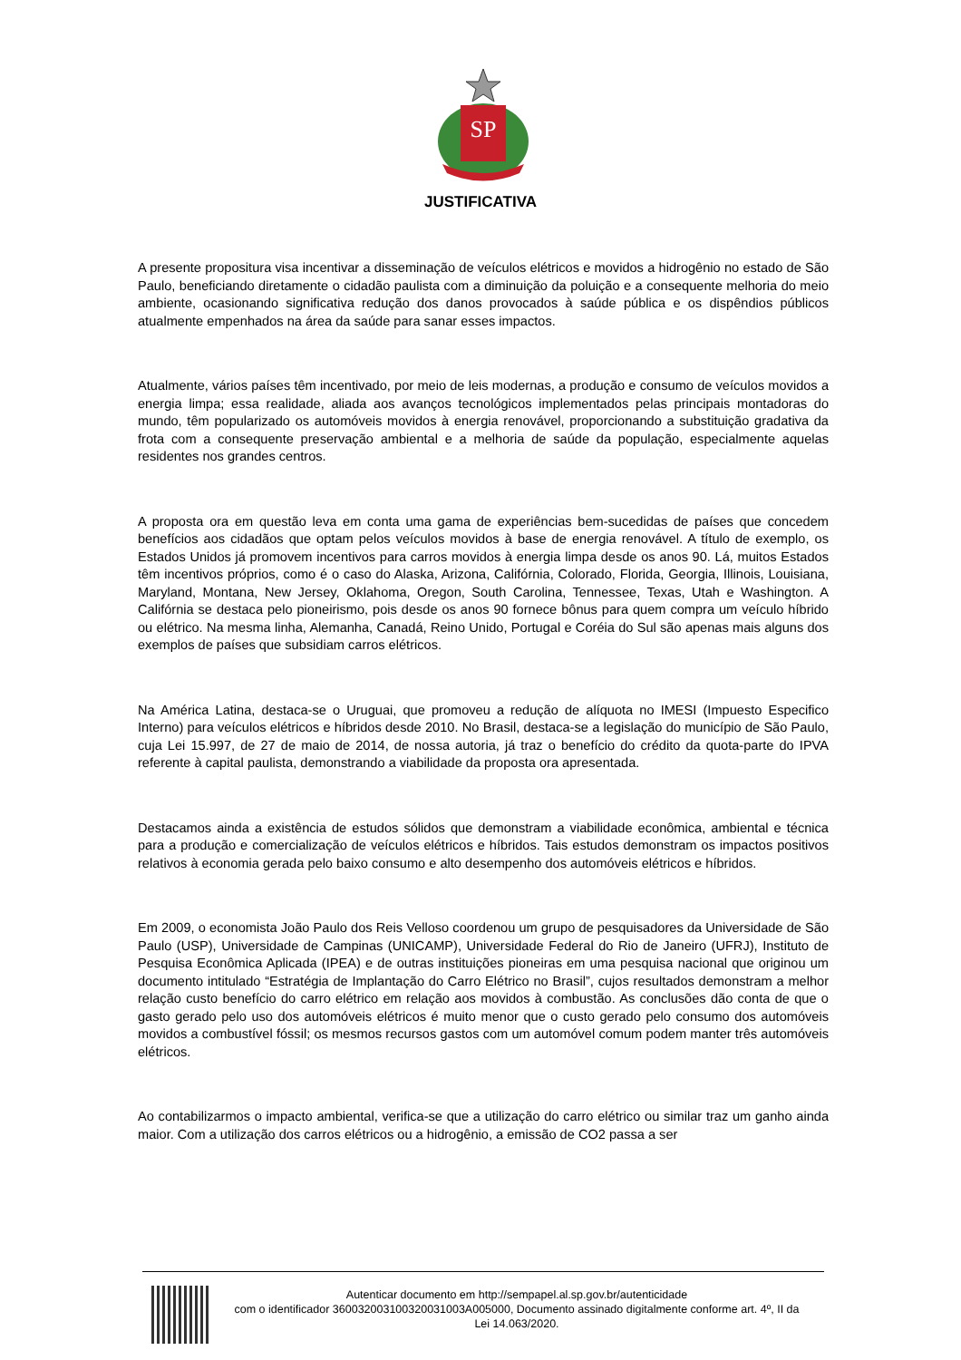SP
JUSTIFICATIVA
A presente propositura visa incentivar a disseminação de veículos elétricos e movidos a hidrogênio no estado de São Paulo, beneficiando diretamente o cidadão paulista com a diminuição da poluição e a consequente melhoria do meio ambiente, ocasionando significativa redução dos danos provocados à saúde pública e os dispêndios públicos atualmente empenhados na área da saúde para sanar esses impactos.
Atualmente, vários países têm incentivado, por meio de leis modernas, a produção e consumo de veículos movidos a energia limpa; essa realidade, aliada aos avanços tecnológicos implementados pelas principais montadoras do mundo, têm popularizado os automóveis movidos à energia renovável, proporcionando a substituição gradativa da frota com a consequente preservação ambiental e a melhoria de saúde da população, especialmente aquelas residentes nos grandes centros.
A proposta ora em questão leva em conta uma gama de experiências bem-sucedidas de países que concedem benefícios aos cidadãos que optam pelos veículos movidos à base de energia renovável. A título de exemplo, os Estados Unidos já promovem incentivos para carros movidos à energia limpa desde os anos 90. Lá, muitos Estados têm incentivos próprios, como é o caso do Alaska, Arizona, Califórnia, Colorado, Florida, Georgia, Illinois, Louisiana, Maryland, Montana, New Jersey, Oklahoma, Oregon, South Carolina, Tennessee, Texas, Utah e Washington. A Califórnia se destaca pelo pioneirismo, pois desde os anos 90 fornece bônus para quem compra um veículo híbrido ou elétrico. Na mesma linha, Alemanha, Canadá, Reino Unido, Portugal e Coréia do Sul são apenas mais alguns dos exemplos de países que subsidiam carros elétricos.
Na América Latina, destaca-se o Uruguai, que promoveu a redução de alíquota no IMESI (Impuesto Especifico Interno) para veículos elétricos e híbridos desde 2010. No Brasil, destaca-se a legislação do município de São Paulo, cuja Lei 15.997, de 27 de maio de 2014, de nossa autoria, já traz o benefício do crédito da quota-parte do IPVA referente à capital paulista, demonstrando a viabilidade da proposta ora apresentada.
Destacamos ainda a existência de estudos sólidos que demonstram a viabilidade econômica, ambiental e técnica para a produção e comercialização de veículos elétricos e híbridos. Tais estudos demonstram os impactos positivos relativos à economia gerada pelo baixo consumo e alto desempenho dos automóveis elétricos e híbridos.
Em 2009, o economista João Paulo dos Reis Velloso coordenou um grupo de pesquisadores da Universidade de São Paulo (USP), Universidade de Campinas (UNICAMP), Universidade Federal do Rio de Janeiro (UFRJ), Instituto de Pesquisa Econômica Aplicada (IPEA) e de outras instituições pioneiras em uma pesquisa nacional que originou um documento intitulado “Estratégia de Implantação do Carro Elétrico no Brasil”, cujos resultados demonstram a melhor relação custo benefício do carro elétrico em relação aos movidos à combustão. As conclusões dão conta de que o gasto gerado pelo uso dos automóveis elétricos é muito menor que o custo gerado pelo consumo dos automóveis movidos a combustível fóssil; os mesmos recursos gastos com um automóvel comum podem manter três automóveis elétricos.
Ao contabilizarmos o impacto ambiental, verifica-se que a utilização do carro elétrico ou similar traz um ganho ainda maior. Com a utilização dos carros elétricos ou a hidrogênio, a emissão de CO2 passa a ser
Autenticar documento em http://sempapel.al.sp.gov.br/autenticidade
com o identificador 360032003100320031003A005000, Documento assinado digitalmente conforme art. 4º, II da Lei 14.063/2020.